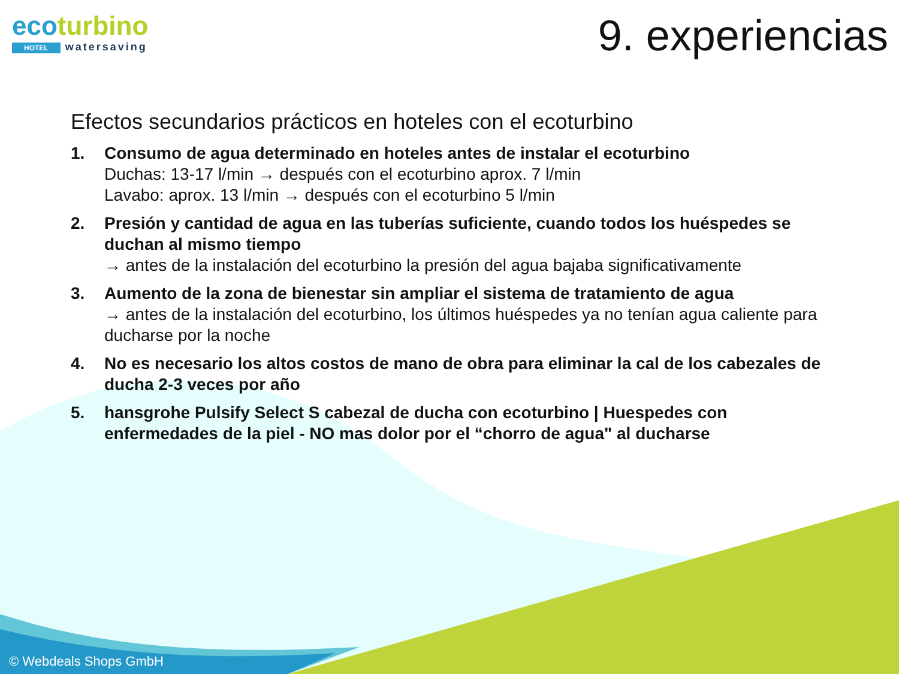ecoturbino
HOTEL watersaving
9. experiencias
Efectos secundarios prácticos en hoteles con el ecoturbino
1. Consumo de agua determinado en hoteles antes de instalar el ecoturbino
Duchas: 13-17 l/min → después con el ecoturbino aprox. 7 l/min
Lavabo: aprox. 13 l/min → después con el ecoturbino 5 l/min
2. Presión y cantidad de agua en las tuberías suficiente, cuando todos los huéspedes se duchan al mismo tiempo
→ antes de la instalación del ecoturbino la presión del agua bajaba significativamente
3. Aumento de la zona de bienestar sin ampliar el sistema de tratamiento de agua
→ antes de la instalación del ecoturbino, los últimos huéspedes ya no tenían agua caliente para ducharse por la noche
4. No es necesario los altos costos de mano de obra para eliminar la cal de los cabezales de ducha 2-3 veces por año
5. hansgrohe Pulsify Select S cabezal de ducha con ecoturbino | Huespedes con enfermedades de la piel - NO mas dolor por el “chorro de agua" al ducharse
© Webdeals Shops GmbH